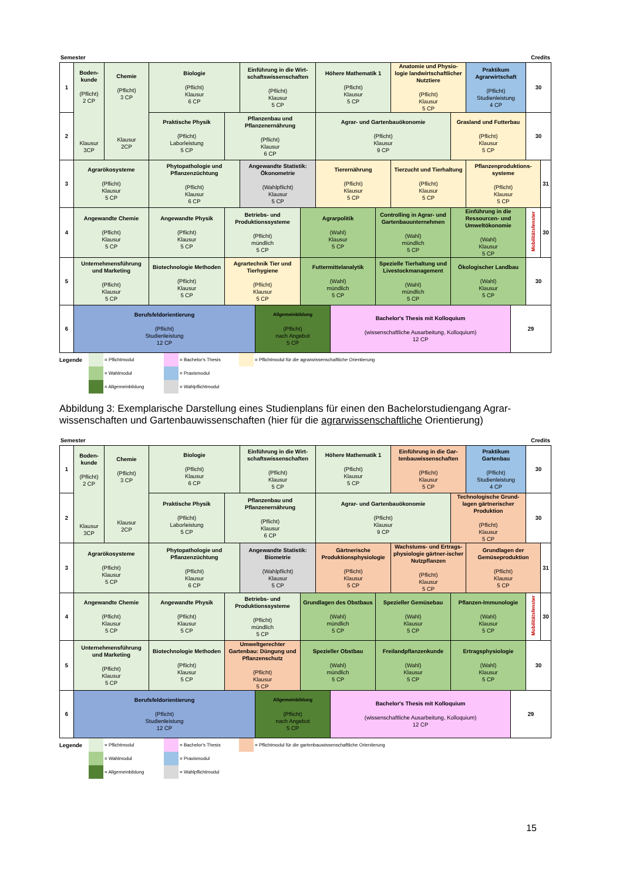Semester Credits
| 1 | Boden- kunde (Pflicht) 2 CP Klausur 3CP | Chemie (Pflicht) 3 CP Klausur 2CP | Biologie (Pflicht) Klausur 6 CP | | Einführung in die Wirt- schaftswissenschaften (Pflicht) Klausur 5 CP | | | Höhere Mathematik 1 (Pflicht) Klausur 5 CP | | | Anatomie und Physio- logie landwirtschaftlicher Nutztiere (Pflicht) Klausur 5 CP | | Praktikum Agrarwirtschaft (Pflicht) Studienleistung 4 CP | | 30 | |
| 2 | | | Praktische Physik (Pflicht) Laborleistung 5 CP | Pflanzenbau und Pflanzenernährung (Pflicht) Klausur 6 CP | | | | Agrar- und Gartenbauökonomie (Pflicht) Klausur 9 CP | | | | Grasland und Futterbau (Pflicht) Klausur 5 CP | | | 30 | |
| 3 | Agrarökosysteme (Pflicht) Klausur 5 CP | | Phytopathologie und Pflanzenzüchtung (Pflicht) Klausur 6 CP | | Angewandte Statistik: Ökonometrie (Wahlpflicht) Klausur 5 CP | | | Tierernährung (Pflicht) Klausur 5 CP | | | Tierzucht und Tierhaltung (Pflicht) Klausur 5 CP | | Pflanzenproduktions- systeme (Pflicht) Klausur 5 CP | | | 31 |
| 4 | Angewandte Chemie (Pflicht) Klausur 5 CP | | Angewandte Physik (Pflicht) Klausur 5 CP | Betriebs- und Produktionssysteme (Pflicht) mündlich 5 CP | | | Agrarpolitik (Wahl) Klausur 5 CP | | | Controlling in Agrar- und Gartenbauunternehmen (Wahl) mündlich 5 CP | | Einführung in die Ressourcen- und Umweltökonomie (Wahl) Klausur 5 CP | | | Mobilitätsfenster | 30 |
| 5 | Unternehmensführung und Marketing (Pflicht) Klausur 5 CP | | Biotechnologie Methoden (Pflicht) Klausur 5 CP | Agrartechnik Tier und Tierhygiene (Pflicht) Klausur 5 CP | | | Futtermittelanalytik (Wahl) mündlich 5 CP | | | Spezielle Tierhaltung und Livestockmanagement (Wahl) mündlich 5 CP | | Ökologischer Landbau (Wahl) Klausur 5 CP | | | 30 | |
| 6 | Berufsfeldorientierung (Pflicht) Studienleistung 12 CP | | | | | Allgemeinbildung (Pflicht) nach Angebot 5 CP | | | Bachelor's Thesis mit Kolloquium (wissenschaftliche Ausarbeitung, Kolloquium) 12 CP | | | | | 29 | | |
Legende
= Pflichtmodul
= Wahlmodul
= Allgemeinbildung
= Bachelor's Thesis
= Praxismodul
= Wahlpflichtmodul
= Pflichtmodul für die agrarwissenschaftliche Orientierung
Abbildung 3: Exemplarische Darstellung eines Studienplans für einen den Bachelorstudiengang Agrar-wissenschaften und Gartenbauwissenschaften (hier für die agrarwissenschaftliche Orientierung)
Semester Credits
| 1 | Boden- kunde (Pflicht) 2 CP Klausur 3CP | Chemie (Pflicht) 3 CP Klausur 2CP | Biologie (Pflicht) Klausur 6 CP | | Einführung in die Wirt- schaftswissenschaften (Pflicht) Klausur 5 CP | | | Höhere Mathematik 1 (Pflicht) Klausur 5 CP | | | Einführung in die Gar- tenbauwissenschaften (Pflicht) Klausur 5 CP | | Praktikum Gartenbau (Pflicht) Studienleistung 4 CP | | 30 | |
| 2 | | | Praktische Physik (Pflicht) Laborleistung 5 CP | Pflanzenbau und Pflanzenernährung (Pflicht) Klausur 6 CP | | | | Agrar- und Gartenbauökonomie (Pflicht) Klausur 9 CP | | | | Technologische Grund- lagen gärtnerischer Produktion (Pflicht) Klausur 5 CP | | | 30 | |
| 3 | Agrarökosysteme (Pflicht) Klausur 5 CP | | Phytopathologie und Pflanzenzüchtung (Pflicht) Klausur 6 CP | | Angewandte Statistik: Biometrie (Wahlpflicht) Klausur 5 CP | | | Gärtnerische Produktionsphysiologie (Pflicht) Klausur 5 CP | | | Wachstums- und Ertrags- physiologie gärtner-ischer Nutzpflanzen (Pflicht) Klausur 5 CP | | Grundlagen der Gemüseproduktion (Pflicht) Klausur 5 CP | | | 31 |
| 4 | Angewandte Chemie (Pflicht) Klausur 5 CP | | Angewandte Physik (Pflicht) Klausur 5 CP | Betriebs- und Produktionssysteme (Pflicht) mündlich 5 CP | | | Grundlagen des Obstbaus (Wahl) mündlich 5 CP | | | Spezieller Gemüsebau (Wahl) Klausur 5 CP | | Pflanzen-Immunologie (Wahl) Klausur 5 CP | | | Mobilitätsfenster | 30 |
| 5 | Unternehmensführung und Marketing (Pflicht) Klausur 5 CP | | Biotechnologie Methoden (Pflicht) Klausur 5 CP | Umweltgerechter Gartenbau: Düngung und Pflanzenschutz (Pflicht) Klausur 5 CP | | | Spezieller Obstbau (Wahl) mündlich 5 CP | | | Freilandpflanzenkunde (Wahl) Klausur 5 CP | | Ertragsphysiologie (Wahl) Klausur 5 CP | | | 30 | |
| 6 | Berufsfeldorientierung (Pflicht) Studienleistung 12 CP | | | | | Allgemeinbildung (Pflicht) nach Angebot 5 CP | | | Bachelor's Thesis mit Kolloquium (wissenschaftliche Ausarbeitung, Kolloquium) 12 CP | | | | | 29 | | |
Legende
= Pflichtmodul
= Wahlmodul
= Allgemeinbildung
= Bachelor's Thesis
= Praxismodul
= Wahlpflichtmodul
= Pflichtmodul für die gartenbauwissenschaftliche Orientierung
15